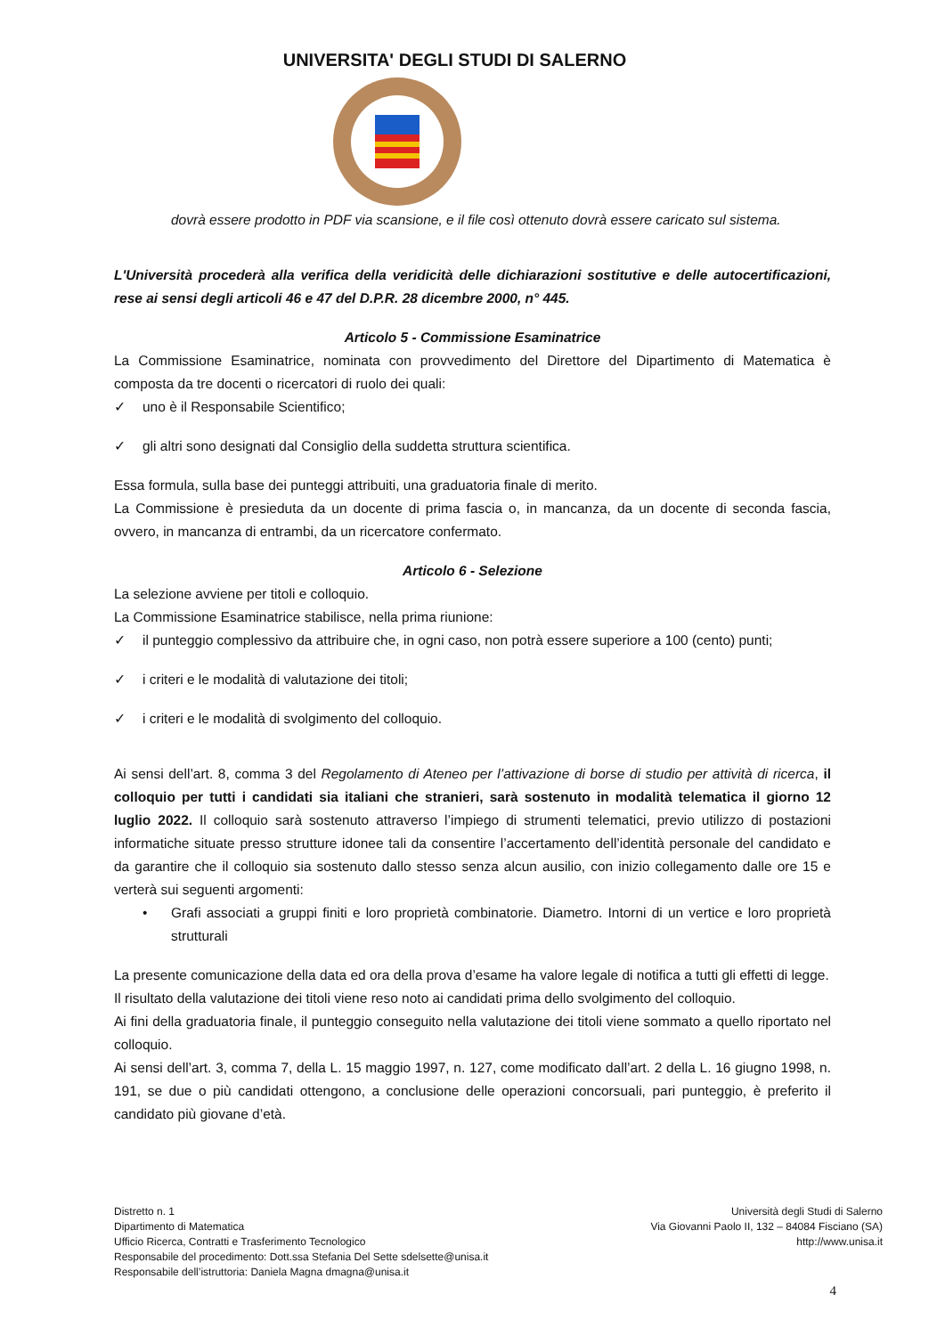UNIVERSITA' DEGLI STUDI DI SALERNO
dovrà essere prodotto in PDF via scansione, e il file così ottenuto dovrà essere caricato sul sistema.
L'Università procederà alla verifica della veridicità delle dichiarazioni sostitutive e delle autocertificazioni, rese ai sensi degli articoli 46 e 47 del D.P.R. 28 dicembre 2000, n° 445.
Articolo 5 - Commissione Esaminatrice
La Commissione Esaminatrice, nominata con provvedimento del Direttore del Dipartimento di Matematica è composta da tre docenti o ricercatori di ruolo dei quali:
✓ uno è il Responsabile Scientifico;
✓ gli altri sono designati dal Consiglio della suddetta struttura scientifica.
Essa formula, sulla base dei punteggi attribuiti, una graduatoria finale di merito.
La Commissione è presieduta da un docente di prima fascia o, in mancanza, da un docente di seconda fascia, ovvero, in mancanza di entrambi, da un ricercatore confermato.
Articolo 6 - Selezione
La selezione avviene per titoli e colloquio.
La Commissione Esaminatrice stabilisce, nella prima riunione:
✓ il punteggio complessivo da attribuire che, in ogni caso, non potrà essere superiore a 100 (cento) punti;
✓ i criteri e le modalità di valutazione dei titoli;
✓ i criteri e le modalità di svolgimento del colloquio.
Ai sensi dell’art. 8, comma 3 del Regolamento di Ateneo per l’attivazione di borse di studio per attività di ricerca, il colloquio per tutti i candidati sia italiani che stranieri, sarà sostenuto in modalità telematica il giorno 12 luglio 2022. Il colloquio sarà sostenuto attraverso l’impiego di strumenti telematici, previo utilizzo di postazioni informatiche situate presso strutture idonee tali da consentire l’accertamento dell’identità personale del candidato e da garantire che il colloquio sia sostenuto dallo stesso senza alcun ausilio, con inizio collegamento dalle ore 15 e verterà sui seguenti argomenti:
• Grafi associati a gruppi finiti e loro proprietà combinatorie. Diametro. Intorni di un vertice e loro proprietà strutturali
La presente comunicazione della data ed ora della prova d’esame ha valore legale di notifica a tutti gli effetti di legge.
Il risultato della valutazione dei titoli viene reso noto ai candidati prima dello svolgimento del colloquio.
Ai fini della graduatoria finale, il punteggio conseguito nella valutazione dei titoli viene sommato a quello riportato nel colloquio.
Ai sensi dell’art. 3, comma 7, della L. 15 maggio 1997, n. 127, come modificato dall’art. 2 della L. 16 giugno 1998, n. 191, se due o più candidati ottengono, a conclusione delle operazioni concorsuali, pari punteggio, è preferito il candidato più giovane d’età.
Distretto n. 1
Dipartimento di Matematica
Ufficio Ricerca, Contratti e Trasferimento Tecnologico
Responsabile del procedimento: Dott.ssa Stefania Del Sette sdelsette@unisa.it
Responsabile dell’istruttoria: Daniela Magna dmagna@unisa.it
Università degli Studi di Salerno
Via Giovanni Paolo II, 132 – 84084 Fisciano (SA)
http://www.unisa.it
4